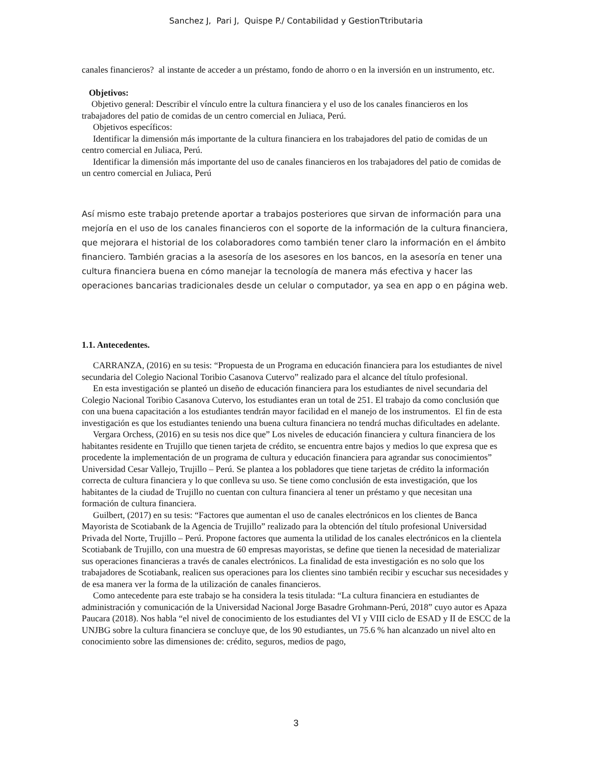Sanchez J, Pari J, Quispe P./ Contabilidad y GestionTtributaria
canales financieros? al instante de acceder a un préstamo, fondo de ahorro o en la inversión en un instrumento, etc.
Objetivos:
Objetivo general: Describir el vínculo entre la cultura financiera y el uso de los canales financieros en los trabajadores del patio de comidas de un centro comercial en Juliaca, Perú.
Objetivos específicos:
Identificar la dimensión más importante de la cultura financiera en los trabajadores del patio de comidas de un centro comercial en Juliaca, Perú.
Identificar la dimensión más importante del uso de canales financieros en los trabajadores del patio de comidas de un centro comercial en Juliaca, Perú
Así mismo este trabajo pretende aportar a trabajos posteriores que sirvan de información para una mejoría en el uso de los canales financieros con el soporte de la información de la cultura financiera, que mejorara el historial de los colaboradores como también tener claro la información en el ámbito financiero. También gracias a la asesoría de los asesores en los bancos, en la asesoría en tener una cultura financiera buena en cómo manejar la tecnología de manera más efectiva y hacer las operaciones bancarias tradicionales desde un celular o computador, ya sea en app o en página web.
1.1. Antecedentes.
CARRANZA, (2016) en su tesis: “Propuesta de un Programa en educación financiera para los estudiantes de nivel secundaria del Colegio Nacional Toribio Casanova Cutervo” realizado para el alcance del título profesional.
En esta investigación se planteó un diseño de educación financiera para los estudiantes de nivel secundaria del Colegio Nacional Toribio Casanova Cutervo, los estudiantes eran un total de 251. El trabajo da como conclusión que con una buena capacitación a los estudiantes tendrán mayor facilidad en el manejo de los instrumentos. El fin de esta investigación es que los estudiantes teniendo una buena cultura financiera no tendrá muchas dificultades en adelante.
Vergara Orchess, (2016) en su tesis nos dice que” Los niveles de educación financiera y cultura financiera de los habitantes residente en Trujillo que tienen tarjeta de crédito, se encuentra entre bajos y medios lo que expresa que es procedente la implementación de un programa de cultura y educación financiera para agrandar sus conocimientos” Universidad Cesar Vallejo, Trujillo – Perú. Se plantea a los pobladores que tiene tarjetas de crédito la información correcta de cultura financiera y lo que conlleva su uso. Se tiene como conclusión de esta investigación, que los habitantes de la ciudad de Trujillo no cuentan con cultura financiera al tener un préstamo y que necesitan una formación de cultura financiera.
Guilbert, (2017) en su tesis: “Factores que aumentan el uso de canales electrónicos en los clientes de Banca Mayorista de Scotiabank de la Agencia de Trujillo” realizado para la obtención del título profesional Universidad Privada del Norte, Trujillo – Perú. Propone factores que aumenta la utilidad de los canales electrónicos en la clientela Scotiabank de Trujillo, con una muestra de 60 empresas mayoristas, se define que tienen la necesidad de materializar sus operaciones financieras a través de canales electrónicos. La finalidad de esta investigación es no solo que los trabajadores de Scotiabank, realicen sus operaciones para los clientes sino también recibir y escuchar sus necesidades y de esa manera ver la forma de la utilización de canales financieros.
Como antecedente para este trabajo se ha considera la tesis titulada: “La cultura financiera en estudiantes de administración y comunicación de la Universidad Nacional Jorge Basadre Grohmann-Perú, 2018” cuyo autor es Apaza Paucara (2018). Nos habla “el nivel de conocimiento de los estudiantes del VI y VIII ciclo de ESAD y II de ESCC de la UNJBG sobre la cultura financiera se concluye que, de los 90 estudiantes, un 75.6 % han alcanzado un nivel alto en conocimiento sobre las dimensiones de: crédito, seguros, medios de pago,
3